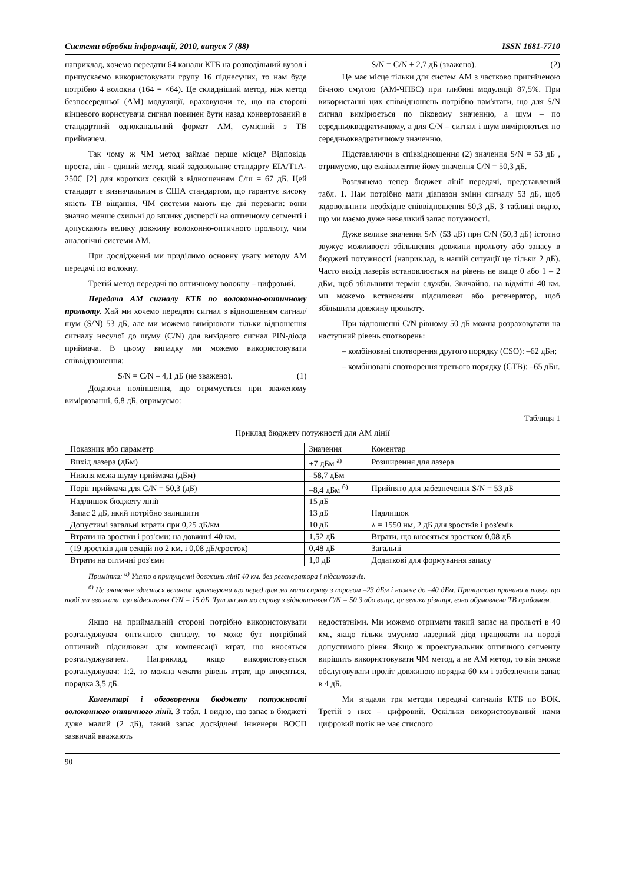Системи обробки інформації, 2010, випуск 7 (88) ISSN 1681-7710
наприклад, хочемо передати 64 канали КТБ на розподільний вузол і припускаємо використовувати групу 16 піднесучих, то нам буде потрібно 4 волокна (164 = ×64). Це складніший метод, ніж метод безпосередньої (АМ) модуляції, враховуючи те, що на стороні кінцевого користувача сигнал повинен бути назад конвертований в стандартний одноканальний формат АМ, сумісний з ТВ приймачем.
Так чому ж ЧМ метод займає перше місце? Відповідь проста, він - єдиний метод, який задовольняє стандарту EIA/T1A-250C [2] для коротких секцій з відношенням С/ш = 67 дБ. Цей стандарт є визначальним в США стандартом, що гарантує високу якість ТВ віщання. ЧМ системи мають ще дві переваги: вони значно менше схильні до впливу дисперсії на оптичному сегменті і допускають велику довжину волоконно-оптичного прольоту, чим аналогічні системи АМ.
При дослідженні ми приділимо основну увагу методу АМ передачі по волокну.
Третій метод передачі по оптичному волокну – цифровий.
Передача АМ сигналу КТБ по волоконно-оптичному прольоту. Хай ми хочемо передати сигнал з відношенням сигнал/шум (S/N) 53 дБ, але ми можемо вимірювати тільки відношення сигналу несучої до шуму (C/N) для вихідного сигнал PIN-діода приймача. В цьому випадку ми можемо використовувати співвідношення:
S/N = C/N – 4,1 дБ (не зважено). (1)
Додаючи поліпшення, що отримується при зваженому вимірюванні, 6,8 дБ, отримуємо:
S/N = C/N + 2,7 дБ (зважено). (2)
Це має місце тільки для систем АМ з частково пригніченою бічною смугою (АМ-ЧПБС) при глибині модуляції 87,5%. При використанні цих співвідношень потрібно пам'ятати, що для S/N сигнал вимірюється по піковому значенню, а шум – по середньоквадратичному, а для C/N – сигнал і шум вимірюються по середньоквадратичному значенню.
Підставляючи в співвідношення (2) значення S/N = 53 дБ , отримуємо, що еквівалентне йому значення C/N = 50,3 дБ.
Розглянемо тепер бюджет лінії передачі, представлений табл. 1. Нам потрібно мати діапазон зміни сигналу 53 дБ, щоб задовольнити необхідне співвідношення 50,3 дБ. З таблиці видно, що ми маємо дуже невеликий запас потужності.
Дуже велике значення S/N (53 дБ) при C/N (50,3 дБ) істотно звужує можливості збільшення довжини прольоту або запасу в бюджеті потужності (наприклад, в нашій ситуації це тільки 2 дБ). Часто вихід лазерів встановлюється на рівень не вище 0 або 1 – 2 дБм, щоб збільшити термін служби. Звичайно, на відмітці 40 км. ми можемо встановити підсилювач або регенератор, щоб збільшити довжину прольоту.
При відношенні C/N рівному 50 дБ можна розраховувати на наступний рівень спотворень:
– комбіновані спотворення другого порядку (CSO): –62 дБн;
– комбіновані спотворення третього порядку (CTB): –65 дБн.
Таблиця 1
Приклад бюджету потужності для АМ лінії
| Показник або параметр | Значення | Коментар |
| Вихід лазера (дБм) | +7 дБм <sup>а)</sup> | Розширення для лазера |
| Нижня межа шуму приймача (дБм) | –58,7 дБм | |
| Поріг приймача для C/N = 50,3 (дБ) | –8,4 дБм <sup>б)</sup> | Прийнято для забезпечення S/N = 53 дБ |
| Надлишок бюджету лінії | 15 дБ | |
| Запас 2 дБ, який потрібно залишити | 13 дБ | Надлишок |
| Допустимі загальні втрати при 0,25 дБ/км | 10 дБ | λ = 1550 нм, 2 дБ для зростків і роз'ємів |
| Втрати на зростки і роз'єми: на довжині 40 км. | 1,52 дБ | Втрати, що вносяться зростком 0,08 дБ |
| (19 зростків для секцій по 2 км. і 0,08 дБ/сросток) | 0,48 дБ | Загальні |
| Втрати на оптичні роз'єми | 1,0 дБ | Додаткові для формування запасу |
Примітка: <sup>а)</sup> Узято в припущенні довжини лінії 40 км. без регенератора і підсилювачів.
<sup>б)</sup> Це значення здається великим, враховуючи що перед цим ми мали справу з порогом –23 дБм і нижче до –40 дБм. Принципова причина в тому, що тоді ми вважали, що відношення C/N = 15 дБ. Тут ми маємо справу з відношенням C/N = 50,3 або вище, це велика різниця, вона обумовлена ТВ прийомом.
Якщо на приймальній стороні потрібно використовувати розгалуджувач оптичного сигналу, то може бут потрібний оптичний підсилювач для компенсації втрат, що вносяться розгалуджувачем. Наприклад, якщо використовується розгалуджувач: 1:2, то можна чекати рівень втрат, що вносяться, порядка 3,5 дБ.
Коментарі і обговорення бюджету потужності волоконного оптичного лінії. З табл. 1 видно, що запас в бюджеті дуже малий (2 дБ), такий запас досвідчені інженери ВОСП зазвичай вважають
недостатніми. Ми можемо отримати такий запас на прольоті в 40 км., якщо тільки змусимо лазерний діод працювати на порозі допустимого рівня. Якщо ж проектувальник оптичного сегменту вирішить використовувати ЧМ метод, а не АМ метод, то він зможе обслуговувати проліт довжиною порядка 60 км і забезпечити запас в 4 дБ.
Ми згадали три методи передачі сигналів КТБ по ВОК. Третій з них – цифровий. Оскільки використовуваний нами цифровий потік не має стислого
90